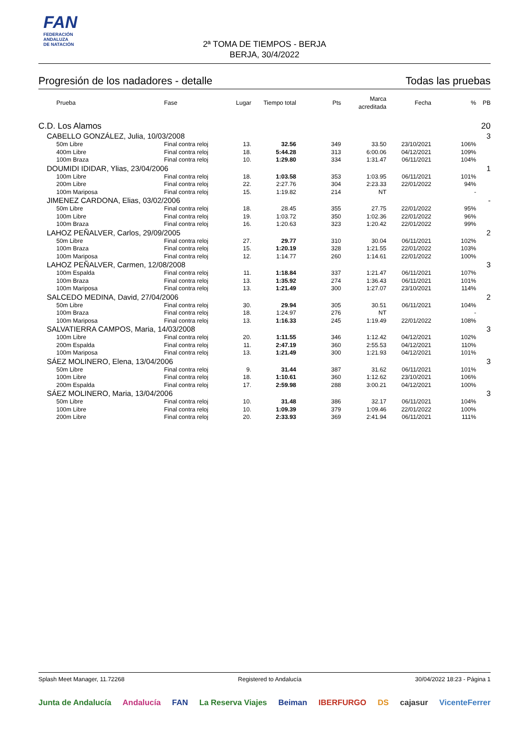FAN
FEDERACIÓN
ANDALUZA
DE NATACIÓN
2ª TOMA DE TIEMPOS - BERJA
BERJA, 30/4/2022
Progresión de los nadadores - detalle Todas las pruebas
| | Prueba | Fase | Lugar | Tiempo total | Pts | Marca acreditada | Fecha | % | PB |
| --- | --- | --- | --- | --- | --- | --- | --- | --- | --- |
| C.D. Los Alamos | | | | | | | | | 20 |
| CABELLO GONZÁLEZ, Julia, 10/03/2008 | | | | | | | | | 3 |
| | 50m Libre | Final contra reloj | 13. | 32.56 | 349 | 33.50 | 23/10/2021 | 106% | |
| | 400m Libre | Final contra reloj | 18. | 5:44.28 | 313 | 6:00.06 | 04/12/2021 | 109% | |
| | 100m Braza | Final contra reloj | 10. | 1:29.80 | 334 | 1:31.47 | 06/11/2021 | 104% | |
| DOUMIDI IDIDAR, Ylias, 23/04/2006 | | | | | | | | | 1 |
| | 100m Libre | Final contra reloj | 18. | 1:03.58 | 353 | 1:03.95 | 06/11/2021 | 101% | |
| | 200m Libre | Final contra reloj | 22. | 2:27.76 | 304 | 2:23.33 | 22/01/2022 | 94% | |
| | 100m Mariposa | Final contra reloj | 15. | 1:19.82 | 214 | NT | | - | |
| JIMENEZ CARDONA, Elias, 03/02/2006 | | | | | | | | | - |
| | 50m Libre | Final contra reloj | 18. | 28.45 | 355 | 27.75 | 22/01/2022 | 95% | |
| | 100m Libre | Final contra reloj | 19. | 1:03.72 | 350 | 1:02.36 | 22/01/2022 | 96% | |
| | 100m Braza | Final contra reloj | 16. | 1:20.63 | 323 | 1:20.42 | 22/01/2022 | 99% | |
| LAHOZ PEÑALVER, Carlos, 29/09/2005 | | | | | | | | | 2 |
| | 50m Libre | Final contra reloj | 27. | 29.77 | 310 | 30.04 | 06/11/2021 | 102% | |
| | 100m Braza | Final contra reloj | 15. | 1:20.19 | 328 | 1:21.55 | 22/01/2022 | 103% | |
| | 100m Mariposa | Final contra reloj | 12. | 1:14.77 | 260 | 1:14.61 | 22/01/2022 | 100% | |
| LAHOZ PEÑALVER, Carmen, 12/08/2008 | | | | | | | | | 3 |
| | 100m Espalda | Final contra reloj | 11. | 1:18.84 | 337 | 1:21.47 | 06/11/2021 | 107% | |
| | 100m Braza | Final contra reloj | 13. | 1:35.92 | 274 | 1:36.43 | 06/11/2021 | 101% | |
| | 100m Mariposa | Final contra reloj | 13. | 1:21.49 | 300 | 1:27.07 | 23/10/2021 | 114% | |
| SALCEDO MEDINA, David, 27/04/2006 | | | | | | | | | 2 |
| | 50m Libre | Final contra reloj | 30. | 29.94 | 305 | 30.51 | 06/11/2021 | 104% | |
| | 100m Braza | Final contra reloj | 18. | 1:24.97 | 276 | NT | | - | |
| | 100m Mariposa | Final contra reloj | 13. | 1:16.33 | 245 | 1:19.49 | 22/01/2022 | 108% | |
| SALVATIERRA CAMPOS, Maria, 14/03/2008 | | | | | | | | | 3 |
| | 100m Libre | Final contra reloj | 20. | 1:11.55 | 346 | 1:12.42 | 04/12/2021 | 102% | |
| | 200m Espalda | Final contra reloj | 11. | 2:47.19 | 360 | 2:55.53 | 04/12/2021 | 110% | |
| | 100m Mariposa | Final contra reloj | 13. | 1:21.49 | 300 | 1:21.93 | 04/12/2021 | 101% | |
| SÁEZ MOLINERO, Elena, 13/04/2006 | | | | | | | | | 3 |
| | 50m Libre | Final contra reloj | 9. | 31.44 | 387 | 31.62 | 06/11/2021 | 101% | |
| | 100m Libre | Final contra reloj | 18. | 1:10.61 | 360 | 1:12.62 | 23/10/2021 | 106% | |
| | 200m Espalda | Final contra reloj | 17. | 2:59.98 | 288 | 3:00.21 | 04/12/2021 | 100% | |
| SÁEZ MOLINERO, Maria, 13/04/2006 | | | | | | | | | 3 |
| | 50m Libre | Final contra reloj | 10. | 31.48 | 386 | 32.17 | 06/11/2021 | 104% | |
| | 100m Libre | Final contra reloj | 10. | 1:09.39 | 379 | 1:09.46 | 22/01/2022 | 100% | |
| | 200m Libre | Final contra reloj | 20. | 2:33.93 | 369 | 2:41.94 | 06/11/2021 | 111% | |
Splash Meet Manager, 11.72268 Registered to Andalucía 30/04/2022 18:23 - Página 1
Junta de Andalucía Andalucía FAN La Reserva Viajes Beiman IBERFURGO DS cajasur VicenteFerrer